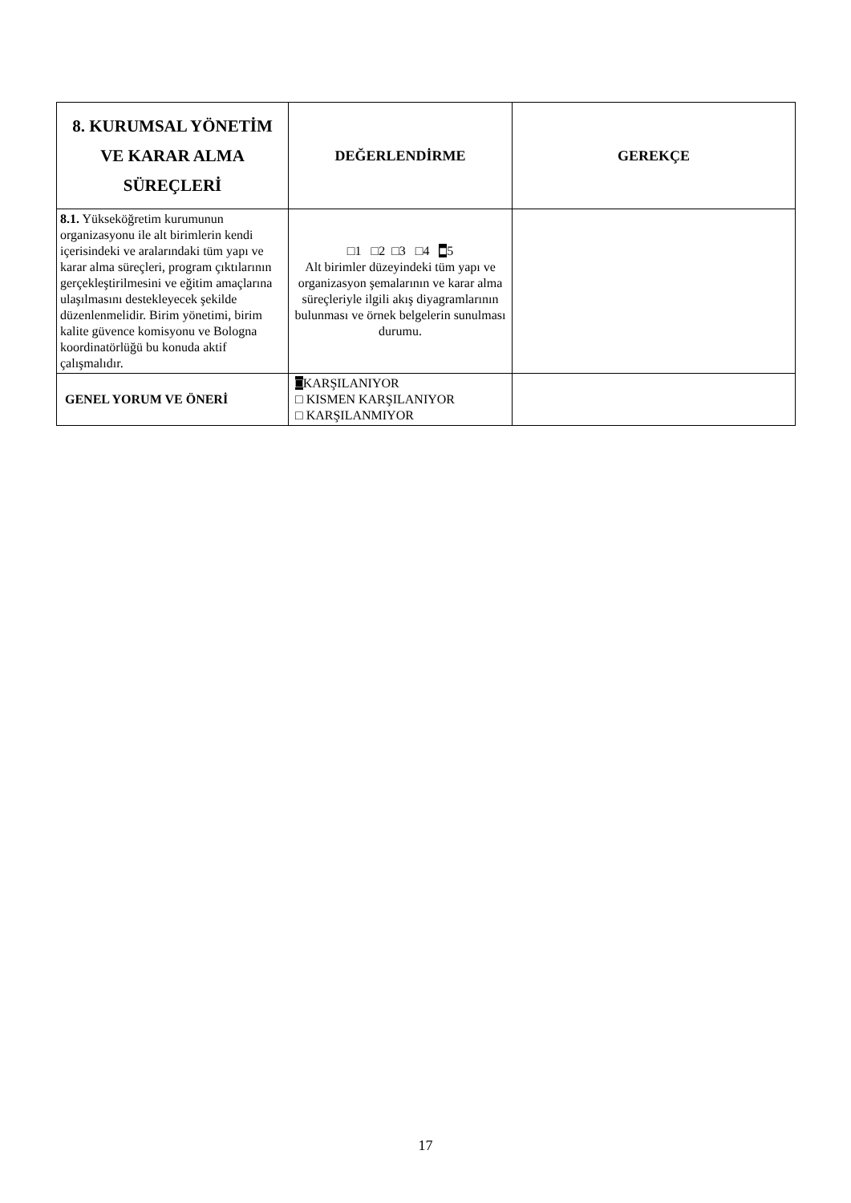| 8. KURUMSAL YÖNETİM VE KARAR ALMA SÜREÇLERİ | DEĞERLENDİRME | GEREKÇE |
| --- | --- | --- |
| 8.1. Yükseköğretim kurumunun organizasyonu ile alt birimlerin kendi içerisindeki ve aralarındaki tüm yapı ve karar alma süreçleri, program çıktılarının gerçekleştirilmesini ve eğitim amaçlarına ulaşılmasını destekleyecek şekilde düzenlenmelidir. Birim yönetimi, birim kalite güvence komisyonu ve Bologna koordinatörlüğü bu konuda aktif çalışmalıdır. | □1 □2 □3 □4 ■ 5 Alt birimler düzeyindeki tüm yapı ve organizasyon şemalarının ve karar alma süreçleriyle ilgili akış diyagramlarının bulunması ve örnek belgelerin sunulması durumu. | |
| GENEL YORUM VE ÖNERİ | □ KARŞILANIYOR □ KISMEN KARŞILANIYOR □ KARŞILANMIYOR | |
17